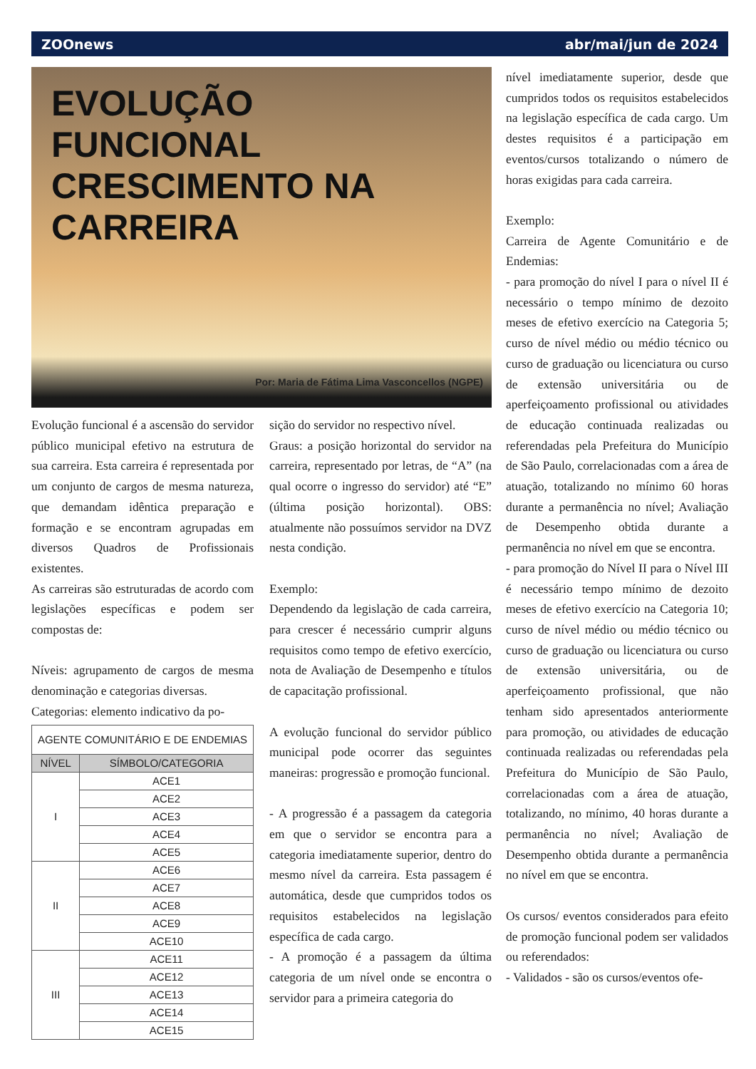ZOOnews abr/mai/jun de 2024
EVOLUÇÃO FUNCIONAL
CRESCIMENTO NA
CARREIRA
Por: Maria de Fátima Lima Vasconcellos (NGPE)
Evolução funcional é a ascensão do servidor público municipal efetivo na estrutura de sua carreira. Esta carreira é representada por um conjunto de cargos de mesma natureza, que demandam idêntica preparação e formação e se encontram agrupadas em diversos Quadros de Profissionais existentes.
As carreiras são estruturadas de acordo com legislações específicas e podem ser compostas de:
Níveis: agrupamento de cargos de mesma denominação e categorias diversas.
Categorias: elemento indicativo da po-
| AGENTE COMUNITÁRIO E DE ENDEMIAS | |
| --- | --- |
| NÍVEL | SÍMBOLO/CATEGORIA |
| I | ACE1 |
| | ACE2 |
| | ACE3 |
| | ACE4 |
| | ACE5 |
| II | ACE6 |
| | ACE7 |
| | ACE8 |
| | ACE9 |
| | ACE10 |
| III | ACE11 |
| | ACE12 |
| | ACE13 |
| | ACE14 |
| | ACE15 |
sição do servidor no respectivo nível.
Graus: a posição horizontal do servidor na carreira, representado por letras, de “A” (na qual ocorre o ingresso do servidor) até “E” (última posição horizontal). OBS: atualmente não possuímos servidor na DVZ nesta condição.
Exemplo:
Dependendo da legislação de cada carreira, para crescer é necessário cumprir alguns requisitos como tempo de efetivo exercício, nota de Avaliação de Desempenho e títulos de capacitação profissional.
A evolução funcional do servidor público municipal pode ocorrer das seguintes maneiras: progressão e promoção funcional.
- A progressão é a passagem da categoria em que o servidor se encontra para a categoria imediatamente superior, dentro do mesmo nível da carreira. Esta passagem é automática, desde que cumpridos todos os requisitos estabelecidos na legislação específica de cada cargo.
- A promoção é a passagem da última categoria de um nível onde se encontra o servidor para a primeira categoria do
nível imediatamente superior, desde que cumpridos todos os requisitos estabelecidos na legislação específica de cada cargo. Um destes requisitos é a participação em eventos/cursos totalizando o número de horas exigidas para cada carreira.
Exemplo:
Carreira de Agente Comunitário e de Endemias:
- para promoção do nível I para o nível II é necessário o tempo mínimo de dezoito meses de efetivo exercício na Categoria 5; curso de nível médio ou médio técnico ou curso de graduação ou licenciatura ou curso de extensão universitária ou de aperfeiçoamento profissional ou atividades de educação continuada realizadas ou referendadas pela Prefeitura do Município de São Paulo, correlacionadas com a área de atuação, totalizando no mínimo 60 horas durante a permanência no nível; Avaliação de Desempenho obtida durante a permanência no nível em que se encontra.
- para promoção do Nível II para o Nível III é necessário tempo mínimo de dezoito meses de efetivo exercício na Categoria 10; curso de nível médio ou médio técnico ou curso de graduação ou licenciatura ou curso de extensão universitária, ou de aperfeiçoamento profissional, que não tenham sido apresentados anteriormente para promoção, ou atividades de educação continuada realizadas ou referendadas pela Prefeitura do Município de São Paulo, correlacionadas com a área de atuação, totalizando, no mínimo, 40 horas durante a permanência no nível; Avaliação de Desempenho obtida durante a permanência no nível em que se encontra.
Os cursos/ eventos considerados para efeito de promoção funcional podem ser validados ou referendados:
- Validados - são os cursos/eventos ofe-